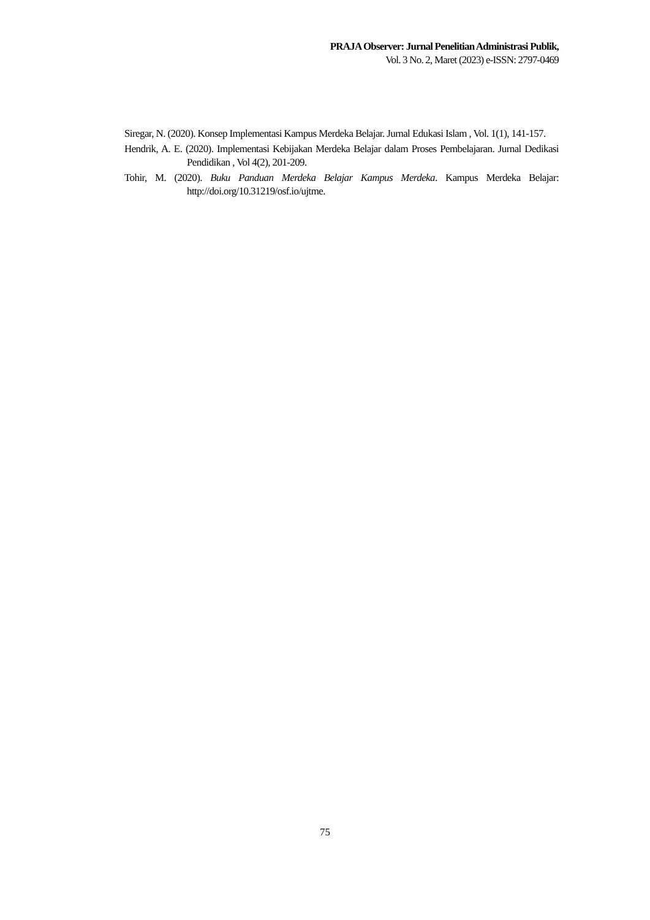PRAJA Observer: Jurnal Penelitian Administrasi Publik,
Vol. 3 No. 2, Maret (2023) e-ISSN: 2797-0469
Siregar, N. (2020). Konsep Implementasi Kampus Merdeka Belajar. Jurnal Edukasi Islam , Vol. 1(1), 141-157.
Hendrik, A. E. (2020). Implementasi Kebijakan Merdeka Belajar dalam Proses Pembelajaran. Jurnal Dedikasi Pendidikan , Vol 4(2), 201-209.
Tohir, M. (2020). Buku Panduan Merdeka Belajar Kampus Merdeka. Kampus Merdeka Belajar: http://doi.org/10.31219/osf.io/ujtme.
75